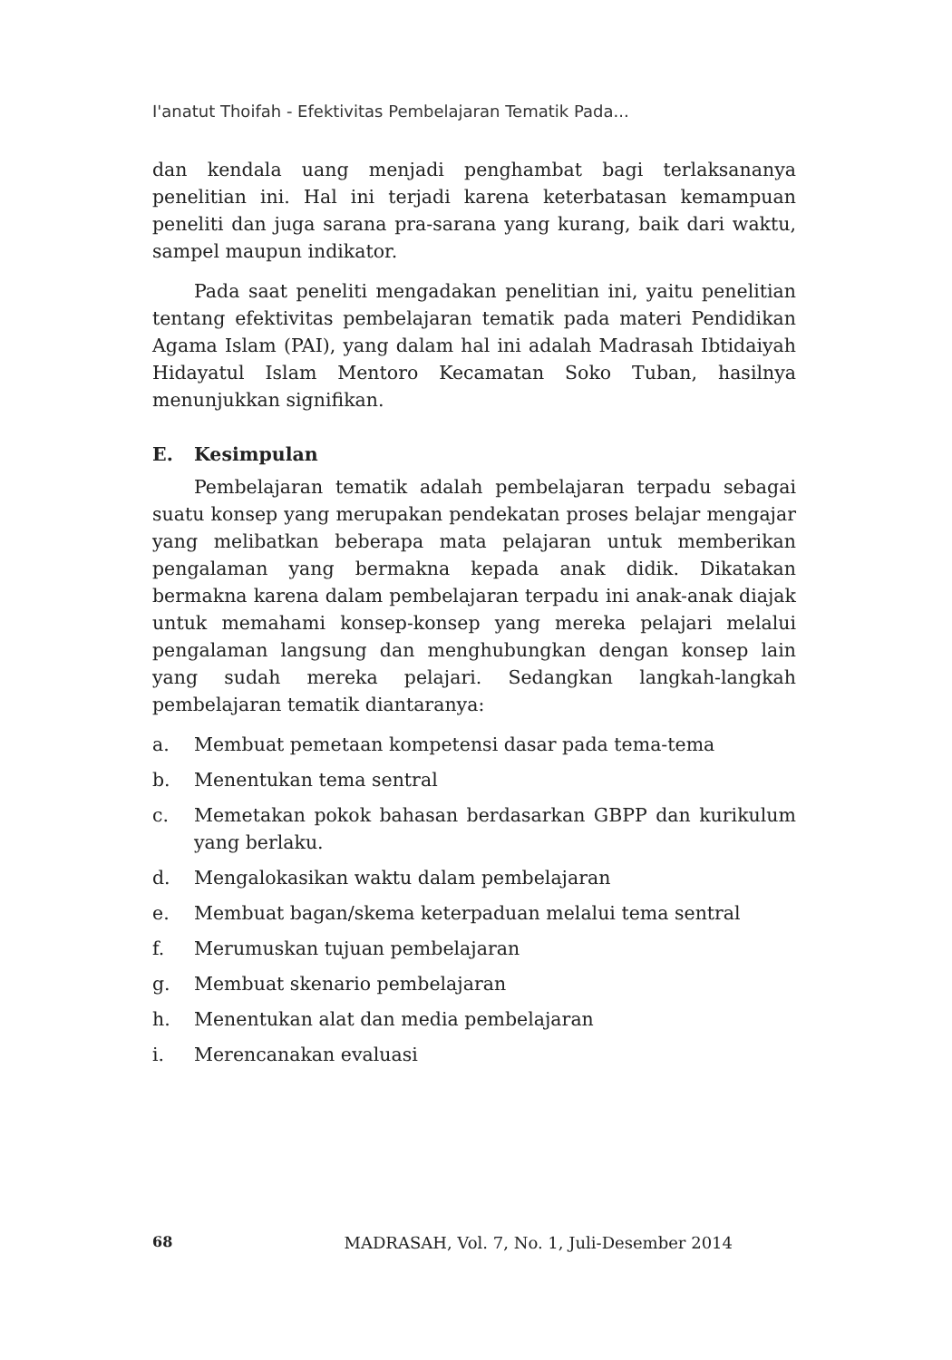I'anatut Thoifah - Efektivitas Pembelajaran Tematik Pada...
dan kendala uang menjadi penghambat bagi terlaksananya penelitian ini. Hal ini terjadi karena keterbatasan kemampuan peneliti dan juga sarana pra-sarana yang kurang, baik dari waktu, sampel maupun indikator.
Pada saat peneliti mengadakan penelitian ini, yaitu penelitian tentang efektivitas pembelajaran tematik pada materi Pendidikan Agama Islam (PAI), yang dalam hal ini adalah Madrasah Ibtidaiyah Hidayatul Islam Mentoro Kecamatan Soko Tuban, hasilnya menunjukkan signifikan.
E. Kesimpulan
Pembelajaran tematik adalah pembelajaran terpadu sebagai suatu konsep yang merupakan pendekatan proses belajar mengajar yang melibatkan beberapa mata pelajaran untuk memberikan pengalaman yang bermakna kepada anak didik. Dikatakan bermakna karena dalam pembelajaran terpadu ini anak-anak diajak untuk memahami konsep-konsep yang mereka pelajari melalui pengalaman langsung dan menghubungkan dengan konsep lain yang sudah mereka pelajari. Sedangkan langkah-langkah pembelajaran tematik diantaranya:
a. Membuat pemetaan kompetensi dasar pada tema-tema
b. Menentukan tema sentral
c. Memetakan pokok bahasan berdasarkan GBPP dan kurikulum yang berlaku.
d. Mengalokasikan waktu dalam pembelajaran
e. Membuat bagan/skema keterpaduan melalui tema sentral
f. Merumuskan tujuan pembelajaran
g. Membuat skenario pembelajaran
h. Menentukan alat dan media pembelajaran
i. Merencanakan evaluasi
68 MADRASAH, Vol. 7, No. 1, Juli-Desember 2014